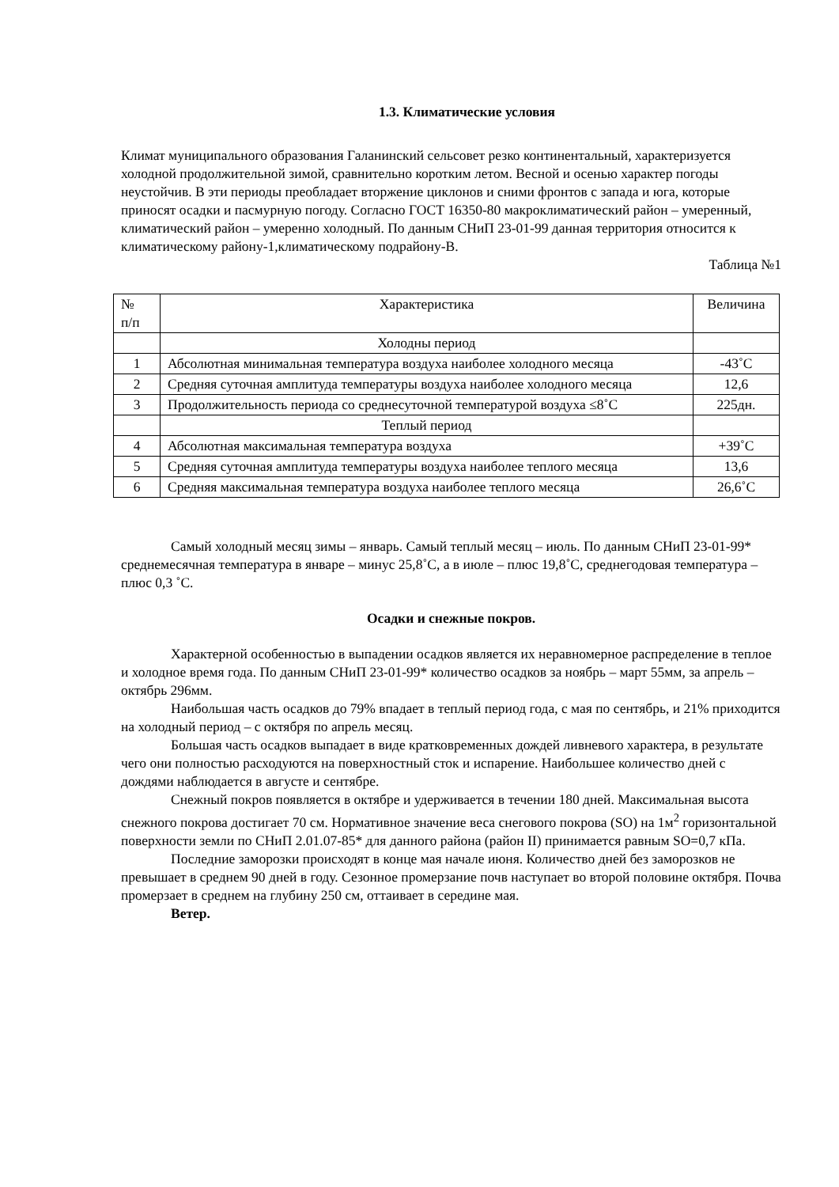1.3. Климатические условия
Климат муниципального образования Галанинский сельсовет резко континентальный, характеризуется холодной продолжительной зимой, сравнительно коротким летом. Весной и осенью характер погоды неустойчив. В эти периоды преобладает вторжение циклонов и сними фронтов с запада и юга, которые приносят осадки и пасмурную погоду. Согласно ГОСТ 16350-80 макроклиматический район – умеренный, климатический район – умеренно холодный. По данным СНиП 23-01-99 данная территория относится к климатическому району-1,климатическому подрайону-В.
Таблица №1
| № п/п | Характеристика | Величина |
| | Холодны период | |
| 1 | Абсолютная минимальная температура воздуха наиболее холодного месяца | -43˚С |
| 2 | Средняя суточная амплитуда температуры воздуха наиболее холодного месяца | 12,6 |
| 3 | Продолжительность периода со среднесуточной температурой воздуха ≤8˚С | 225дн. |
| | Теплый период | |
| 4 | Абсолютная максимальная температура воздуха | +39˚С |
| 5 | Средняя суточная амплитуда температуры воздуха наиболее теплого месяца | 13,6 |
| 6 | Средняя максимальная температура воздуха наиболее теплого месяца | 26,6˚С |
Самый холодный месяц зимы – январь. Самый теплый месяц – июль. По данным СНиП 23-01-99* среднемесячная температура в январе – минус 25,8˚С, а в июле – плюс 19,8˚С, среднегодовая температура – плюс 0,3 ˚С.
Осадки и снежные покров.
Характерной особенностью в выпадении осадков является их неравномерное распределение в теплое и холодное время года. По данным СНиП 23-01-99* количество осадков за ноябрь – март 55мм, за апрель – октябрь 296мм.
Наибольшая часть осадков до 79% впадает в теплый период года, с мая по сентябрь, и 21% приходится на холодный период – с октября по апрель месяц.
Большая часть осадков выпадает в виде кратковременных дождей ливневого характера, в результате чего они полностью расходуются на поверхностный сток и испарение. Наибольшее количество дней с дождями наблюдается в августе и сентябре.
Снежный покров появляется в октябре и удерживается в течении 180 дней. Максимальная высота снежного покрова достигает 70 см. Нормативное значение веса снегового покрова (SO) на 1м<sup>2</sup> горизонтальной поверхности земли по СНиП 2.01.07-85* для данного района (район II) принимается равным SO=0,7 кПа.
Последние заморозки происходят в конце мая начале июня. Количество дней без заморозков не превышает в среднем 90 дней в году. Сезонное промерзание почв наступает во второй половине октября. Почва промерзает в среднем на глубину 250 см, оттаивает в середине мая.
Ветер.